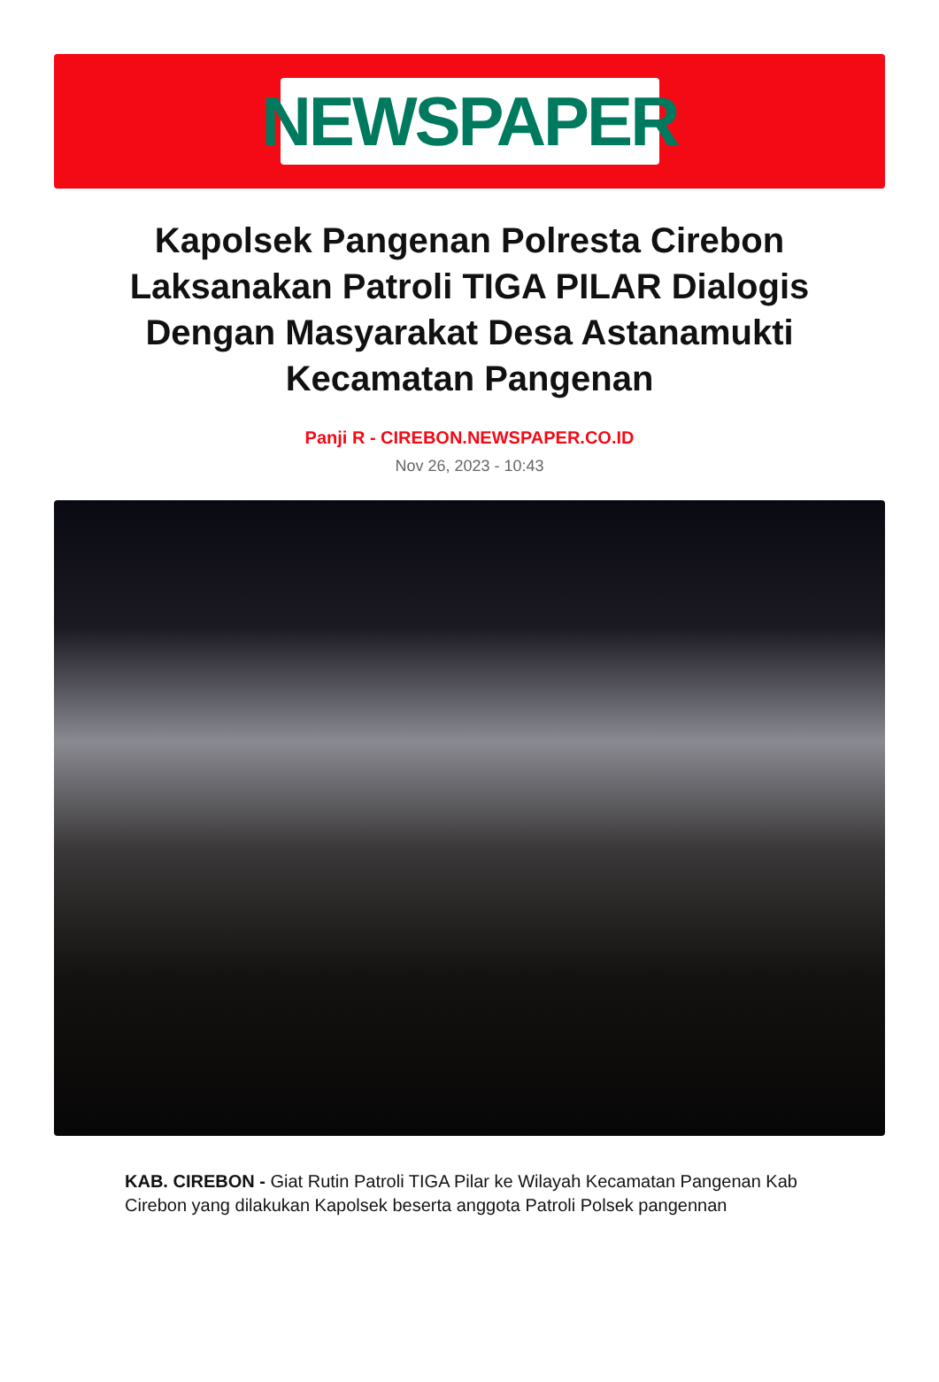NEWSPAPER
Kapolsek Pangenan Polresta Cirebon Laksanakan Patroli TIGA PILAR Dialogis Dengan Masyarakat Desa Astanamukti Kecamatan Pangenan
Panji R - CIREBON.NEWSPAPER.CO.ID
Nov 26, 2023 - 10:43
KAB. CIREBON - Giat Rutin Patroli TIGA Pilar ke Wilayah Kecamatan Pangenan Kab Cirebon yang dilakukan Kapolsek beserta anggota Patroli Polsek pangennan